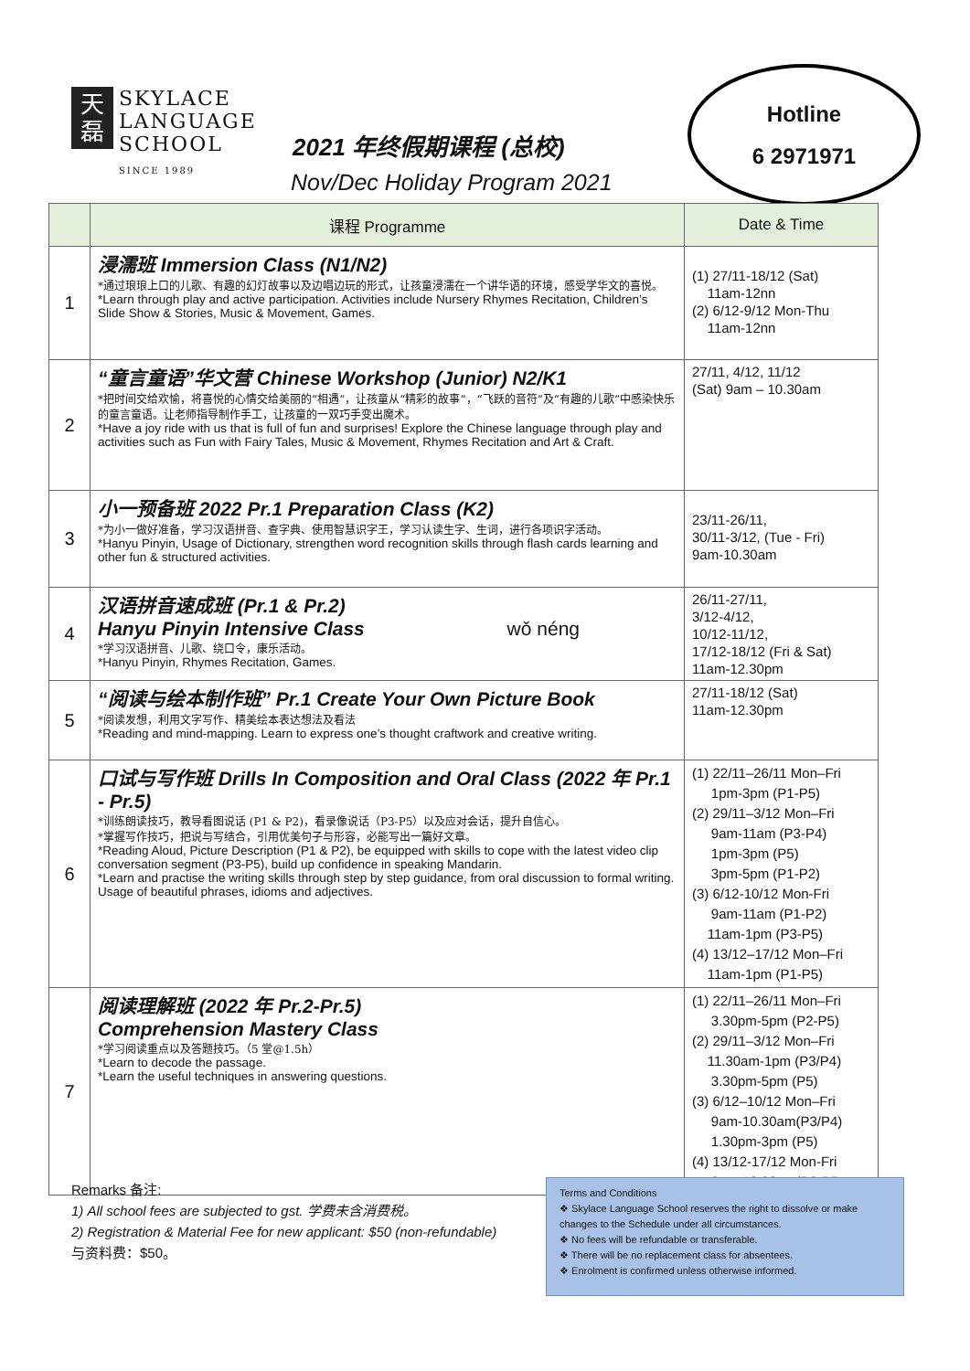天
磊 SKYLACE
LANGUAGE
SCHOOL
SINCE 1989
2021 年终假期课程 (总校)
Nov/Dec Holiday Program 2021
Hotline
6 2971971
| | 课程 Programme | Date & Time |
| --- | --- | --- |
| 1 | 浸濡班 Immersion Class (N1/N2) *通过琅琅上口的儿歌、有趣的幻灯故事以及边唱边玩的形式，让孩童浸濡在一个讲华语的环境，感受学华文的喜悦。 *Learn through play and active participation. Activities include Nursery Rhymes Recitation, Children’s Slide Show & Stories, Music & Movement, Games. | (1) 27/11-18/12 (Sat) 11am-12nn (2) 6/12-9/12 Mon-Thu 11am-12nn |
| 2 | “童言童语”华文营 Chinese Workshop (Junior) N2/K1 *把时间交给欢愉，将喜悦的心情交给美丽的“相遇”，让孩童从“精彩的故事”，“飞跃的音符”及“有趣的儿歌”中感染快乐的童言童语。让老师指导制作手工，让孩童的一双巧手变出魔术。 *Have a joy ride with us that is full of fun and surprises! Explore the Chinese language through play and activities such as Fun with Fairy Tales, Music & Movement, Rhymes Recitation and Art & Craft. | 27/11, 4/12, 11/12 (Sat) 9am – 10.30am |
| 3 | 小一预备班 2022 Pr.1 Preparation Class (K2) *为小一做好准备，学习汉语拼音、查字典、使用智慧识字王，学习认读生字、生词，进行各项识字活动。 *Hanyu Pinyin, Usage of Dictionary, strengthen word recognition skills through flash cards learning and other fun & structured activities. | 23/11-26/11, 30/11-3/12, (Tue - Fri) 9am-10.30am |
| 4 | 汉语拼音速成班 (Pr.1 & Pr.2) Hanyu Pinyin Intensive Class wǒ néng *学习汉语拼音、儿歌、绕口令，康乐活动。 *Hanyu Pinyin, Rhymes Recitation, Games. | 26/11-27/11, 3/12-4/12, 10/12-11/12, 17/12-18/12 (Fri & Sat) 11am-12.30pm |
| 5 | “阅读与绘本制作班” Pr.1 Create Your Own Picture Book *阅读发想，利用文字写作、精美绘本表达想法及看法 *Reading and mind-mapping. Learn to express one’s thought craftwork and creative writing. | 27/11-18/12 (Sat) 11am-12.30pm |
| 6 | 口试与写作班 Drills In Composition and Oral Class (2022 年 Pr.1 - Pr.5) *训练朗读技巧，教导看图说话 (P1 & P2)，看录像说话（P3-P5）以及应对会话，提升自信心。 *掌握写作技巧，把说与写结合，引用优美句子与形容，必能写出一篇好文章。 *Reading Aloud, Picture Description (P1 & P2), be equipped with skills to cope with the latest video clip conversation segment (P3-P5), build up confidence in speaking Mandarin. *Learn and practise the writing skills through step by step guidance, from oral discussion to formal writing. Usage of beautiful phrases, idioms and adjectives. | (1) 22/11–26/11 Mon–Fri 1pm-3pm (P1-P5) (2) 29/11–3/12 Mon–Fri 9am-11am (P3-P4) 1pm-3pm (P5) 3pm-5pm (P1-P2) (3) 6/12-10/12 Mon-Fri 9am-11am (P1-P2) 11am-1pm (P3-P5) (4) 13/12–17/12 Mon–Fri 11am-1pm (P1-P5) |
| 7 | 阅读理解班 (2022 年 Pr.2-Pr.5) Comprehension Mastery Class *学习阅读重点以及答题技巧。（5 堂@1.5h） *Learn to decode the passage. *Learn the useful techniques in answering questions. | (1) 22/11–26/11 Mon–Fri 3.30pm-5pm (P2-P5) (2) 29/11–3/12 Mon–Fri 11.30am-1pm (P3/P4) 3.30pm-5pm (P5) (3) 6/12–10/12 Mon–Fri 9am-10.30am(P3/P4) 1.30pm-3pm (P5) (4) 13/12-17/12 Mon-Fri 9am-10.30am(P2-P5 |
Remarks 备注:
1) All school fees are subjected to gst. 学费未含消费税。
2) Registration & Material Fee for new applicant: $50 (non-refundable)
与资料费：$50。
Terms and Conditions
❖ Skylace Language School reserves the right to dissolve or make changes to the Schedule under all circumstances.
❖ No fees will be refundable or transferable.
❖ There will be no replacement class for absentees.
❖ Enrolment is confirmed unless otherwise informed.